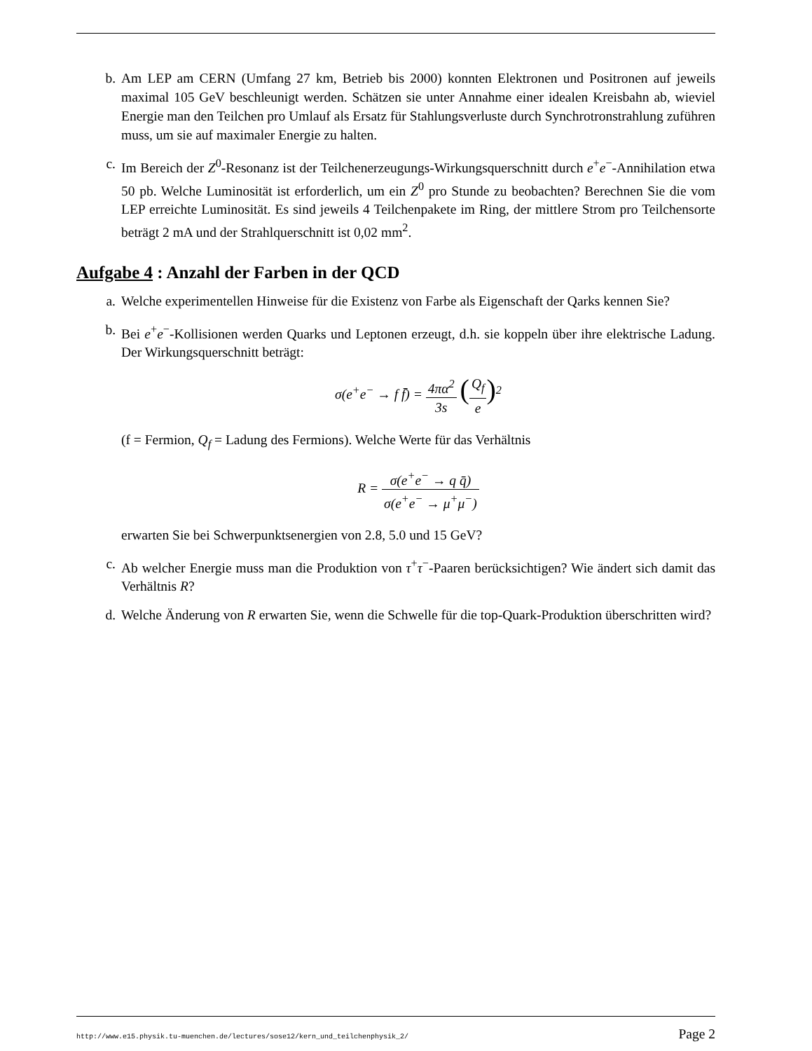b. Am LEP am CERN (Umfang 27 km, Betrieb bis 2000) konnten Elektronen und Positronen auf jeweils maximal 105 GeV beschleunigt werden. Schätzen sie unter Annahme einer idealen Kreisbahn ab, wieviel Energie man den Teilchen pro Umlauf als Ersatz für Stahlungsverluste durch Synchrotronstrahlung zuführen muss, um sie auf maximaler Energie zu halten.
c. Im Bereich der Z<sup>0</sup>-Resonanz ist der Teilchenerzeugungs-Wirkungsquerschnitt durch e<sup>+</sup>e<sup>−</sup>-Annihilation etwa 50 pb. Welche Luminosität ist erforderlich, um ein Z<sup>0</sup> pro Stunde zu beobachten? Berechnen Sie die vom LEP erreichte Luminosität. Es sind jeweils 4 Teilchenpakete im Ring, der mittlere Strom pro Teilchensorte beträgt 2 mA und der Strahlquerschnitt ist 0,02 mm<sup>2</sup>.
Aufgabe 4 : Anzahl der Farben in der QCD
a. Welche experimentellen Hinweise für die Existenz von Farbe als Eigenschaft der Qarks kennen Sie?
b. Bei e<sup>+</sup>e<sup>−</sup>-Kollisionen werden Quarks und Leptonen erzeugt, d.h. sie koppeln über ihre elektrische Ladung. Der Wirkungsquerschnitt beträgt:
σ(e<sup>+</sup>e<sup>−</sup> → f f̄) = 4πα<sup>2</sup> 3s (Q<sub>f</sub> e)<sup>2</sup>
(f = Fermion, Q<sub>f</sub> = Ladung des Fermions). Welche Werte für das Verhältnis
R = σ(e<sup>+</sup>e<sup>−</sup> → q q̄) σ(e<sup>+</sup>e<sup>−</sup> → μ<sup>+</sup>μ<sup>−</sup>)
erwarten Sie bei Schwerpunktsenergien von 2.8, 5.0 und 15 GeV?
c. Ab welcher Energie muss man die Produktion von τ<sup>+</sup>τ<sup>−</sup>-Paaren berücksichtigen? Wie ändert sich damit das Verhältnis R?
d. Welche Änderung von R erwarten Sie, wenn die Schwelle für die top-Quark-Produktion überschritten wird?
http://www.e15.physik.tu-muenchen.de/lectures/sose12/kern_und_teilchenphysik_2/ Page 2